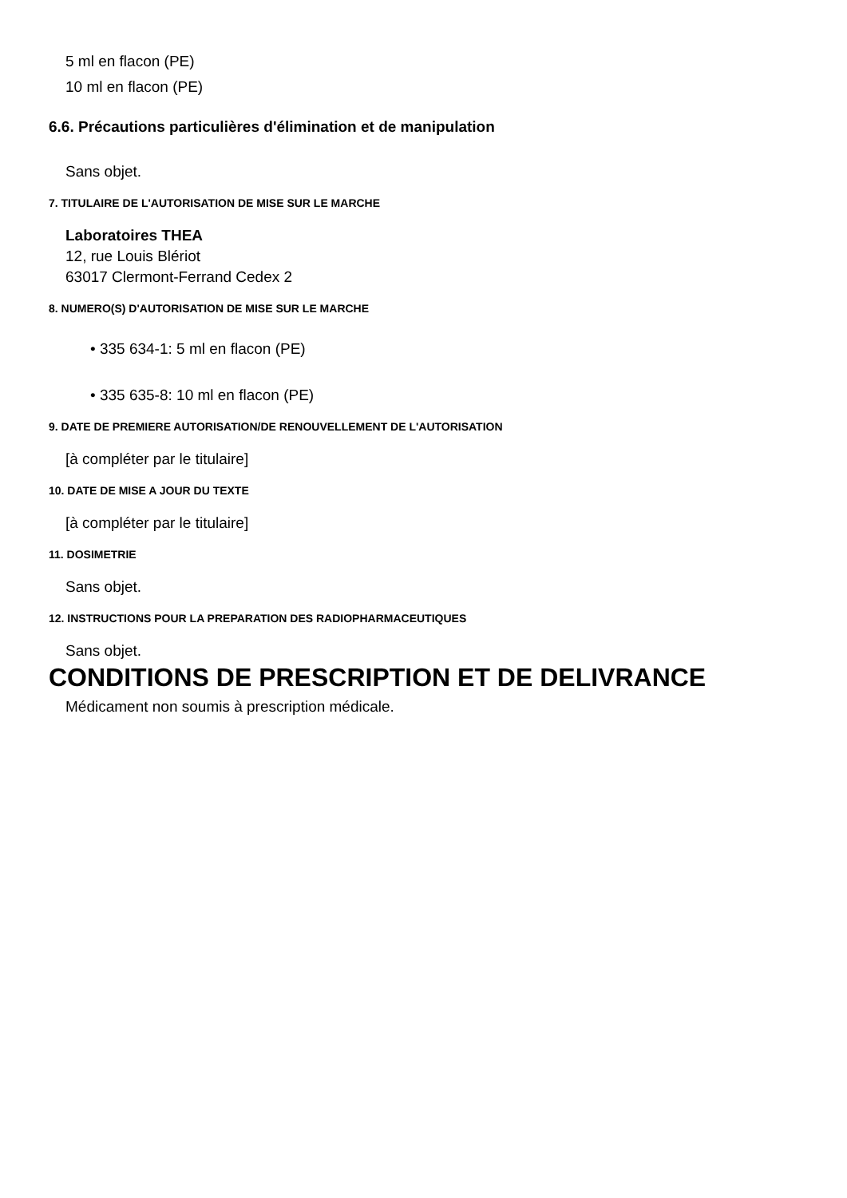5 ml en flacon (PE)
10 ml en flacon (PE)
6.6. Précautions particulières d'élimination et de manipulation
Sans objet.
7. TITULAIRE DE L'AUTORISATION DE MISE SUR LE MARCHE
Laboratoires THEA
12, rue Louis Blériot
63017 Clermont-Ferrand Cedex 2
8. NUMERO(S) D'AUTORISATION DE MISE SUR LE MARCHE
• 335 634-1: 5 ml en flacon (PE)
• 335 635-8: 10 ml en flacon (PE)
9. DATE DE PREMIERE AUTORISATION/DE RENOUVELLEMENT DE L'AUTORISATION
[à compléter par le titulaire]
10. DATE DE MISE A JOUR DU TEXTE
[à compléter par le titulaire]
11. DOSIMETRIE
Sans objet.
12. INSTRUCTIONS POUR LA PREPARATION DES RADIOPHARMACEUTIQUES
Sans objet.
CONDITIONS DE PRESCRIPTION ET DE DELIVRANCE
Médicament non soumis à prescription médicale.